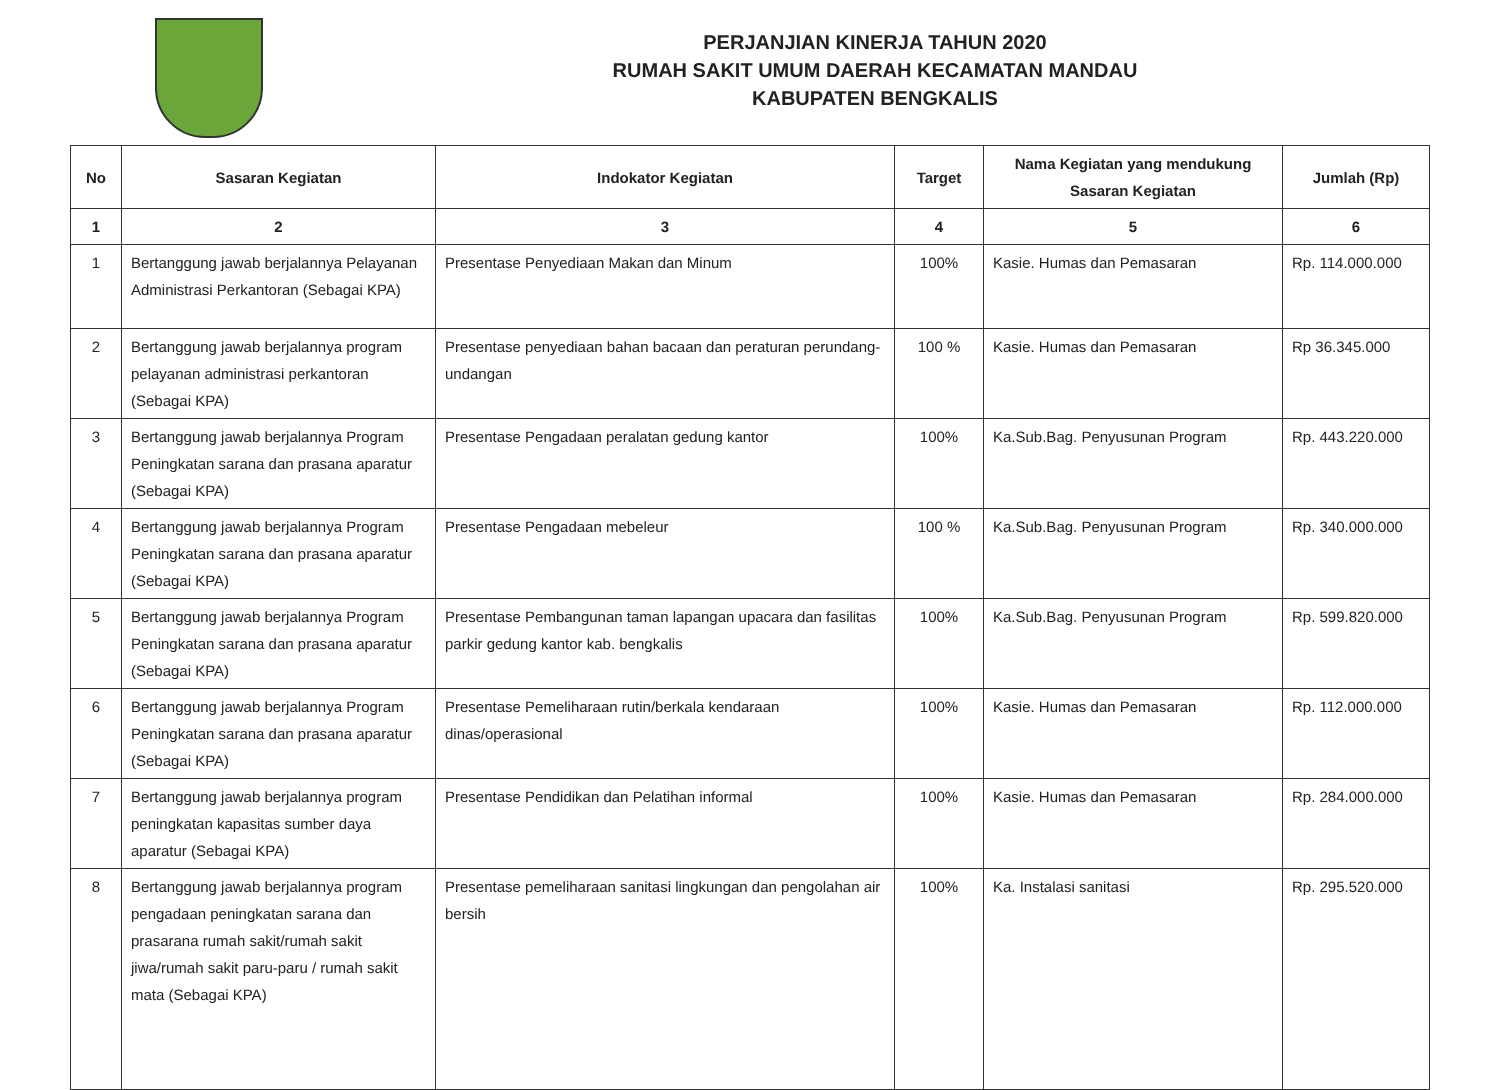PERJANJIAN KINERJA TAHUN 2020
RUMAH SAKIT UMUM DAERAH KECAMATAN MANDAU
KABUPATEN BENGKALIS
| No | Sasaran Kegiatan | Indokator Kegiatan | Target | Nama Kegiatan yang mendukung Sasaran Kegiatan | Jumlah (Rp) |
| --- | --- | --- | --- | --- | --- |
| 1 | 2 | 3 | 4 | 5 | 6 |
| 1 | Bertanggung jawab berjalannya Pelayanan Administrasi Perkantoran (Sebagai KPA) | Presentase Penyediaan Makan dan Minum | 100% | Kasie. Humas dan Pemasaran | Rp. 114.000.000 |
| 2 | Bertanggung jawab berjalannya program pelayanan administrasi perkantoran (Sebagai KPA) | Presentase penyediaan bahan bacaan dan peraturan perundang-undangan | 100 % | Kasie. Humas dan Pemasaran | Rp 36.345.000 |
| 3 | Bertanggung jawab berjalannya Program Peningkatan sarana dan prasana aparatur (Sebagai KPA) | Presentase Pengadaan peralatan gedung kantor | 100% | Ka.Sub.Bag. Penyusunan Program | Rp. 443.220.000 |
| 4 | Bertanggung jawab berjalannya Program Peningkatan sarana dan prasana aparatur (Sebagai KPA) | Presentase Pengadaan mebeleur | 100 % | Ka.Sub.Bag. Penyusunan Program | Rp. 340.000.000 |
| 5 | Bertanggung jawab berjalannya Program Peningkatan sarana dan prasana aparatur (Sebagai KPA) | Presentase Pembangunan taman lapangan upacara dan fasilitas parkir gedung kantor kab. bengkalis | 100% | Ka.Sub.Bag. Penyusunan Program | Rp. 599.820.000 |
| 6 | Bertanggung jawab berjalannya Program Peningkatan sarana dan prasana aparatur (Sebagai KPA) | Presentase Pemeliharaan rutin/berkala kendaraan dinas/operasional | 100% | Kasie. Humas dan Pemasaran | Rp. 112.000.000 |
| 7 | Bertanggung jawab berjalannya program peningkatan kapasitas sumber daya aparatur (Sebagai KPA) | Presentase Pendidikan dan Pelatihan informal | 100% | Kasie. Humas dan Pemasaran | Rp. 284.000.000 |
| 8 | Bertanggung jawab berjalannya program pengadaan peningkatan sarana dan prasarana rumah sakit/rumah sakit jiwa/rumah sakit paru-paru / rumah sakit mata (Sebagai KPA) | Presentase pemeliharaan sanitasi lingkungan dan pengolahan air bersih | 100% | Ka. Instalasi sanitasi | Rp. 295.520.000 |